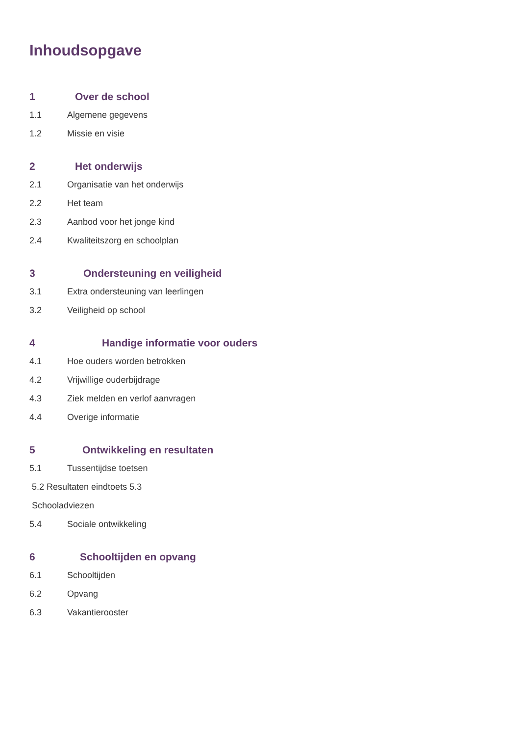Inhoudsopgave
1 Over de school
1.1 Algemene gegevens
1.2 Missie en visie
2 Het onderwijs
2.1 Organisatie van het onderwijs
2.2 Het team
2.3 Aanbod voor het jonge kind
2.4 Kwaliteitszorg en schoolplan
3 Ondersteuning en veiligheid
3.1 Extra ondersteuning van leerlingen
3.2 Veiligheid op school
4 Handige informatie voor ouders
4.1 Hoe ouders worden betrokken
4.2 Vrijwillige ouderbijdrage
4.3 Ziek melden en verlof aanvragen
4.4 Overige informatie
5 Ontwikkeling en resultaten
5.1 Tussentijdse toetsen
5.2 Resultaten eindtoets 5.3
Schooladviezen
5.4 Sociale ontwikkeling
6 Schooltijden en opvang
6.1 Schooltijden
6.2 Opvang
6.3 Vakantierooster